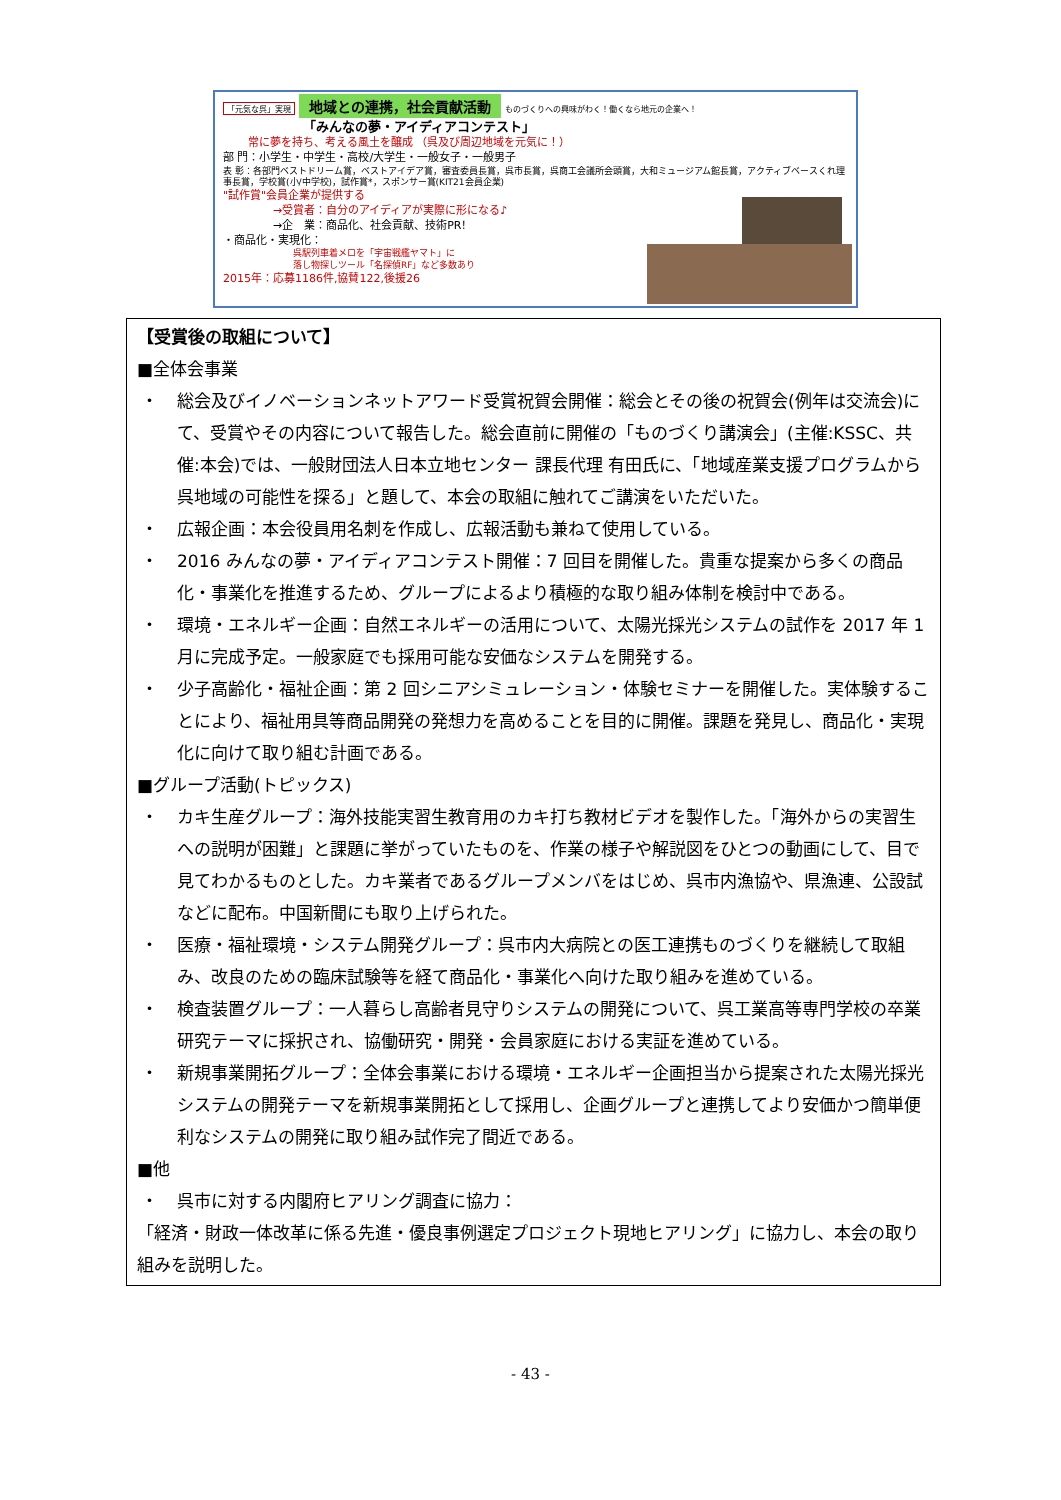「元気な呉」実現 地域との連携，社会貢献活動 ものづくりへの興味がわく！働くなら地元の企業へ！
「みんなの夢・アイディアコンテスト」
常に夢を持ち、考える風土を醸成 （呉及び周辺地域を元気に！）
部 門：小学生・中学生・高校/大学生・一般女子・一般男子
表 彰：各部門ベストドリーム賞，ベストアイデア賞，審査委員長賞，呉市長賞，呉商工会議所会頭賞，大和ミュージアム館長賞，アクティブベースくれ理事長賞，学校賞(小/中学校)，試作賞*，スポンサー賞(KIT21会員企業)
"試作賞"会員企業が提供する
→受賞者：自分のアイディアが実際に形になる♪
→企　業：商品化、社会貢献、技術PR！
・商品化・実現化：
呉駅列車着メロを「宇宙戦艦ヤマト」に
落し物探しツール「名探偵RF」など多数あり
2015年：応募1186件,協賛122,後援26
【受賞後の取組について】
■全体会事業
・ 総会及びイノベーションネットアワード受賞祝賀会開催：総会とその後の祝賀会(例年は交流会)にて、受賞やその内容について報告した。総会直前に開催の「ものづくり講演会」(主催:KSSC、共催:本会)では、一般財団法人日本立地センター 課長代理 有田氏に、「地域産業支援プログラムから呉地域の可能性を探る」と題して、本会の取組に触れてご講演をいただいた。
・ 広報企画：本会役員用名刺を作成し、広報活動も兼ねて使用している。
・ 2016 みんなの夢・アイディアコンテスト開催：7 回目を開催した。貴重な提案から多くの商品化・事業化を推進するため、グループによるより積極的な取り組み体制を検討中である。
・ 環境・エネルギー企画：自然エネルギーの活用について、太陽光採光システムの試作を 2017 年 1 月に完成予定。一般家庭でも採用可能な安価なシステムを開発する。
・ 少子高齢化・福祉企画：第 2 回シニアシミュレーション・体験セミナーを開催した。実体験することにより、福祉用具等商品開発の発想力を高めることを目的に開催。課題を発見し、商品化・実現化に向けて取り組む計画である。
■グループ活動(トピックス)
・ カキ生産グループ：海外技能実習生教育用のカキ打ち教材ビデオを製作した。「海外からの実習生への説明が困難」と課題に挙がっていたものを、作業の様子や解説図をひとつの動画にして、目で見てわかるものとした。カキ業者であるグループメンバをはじめ、呉市内漁協や、県漁連、公設試などに配布。中国新聞にも取り上げられた。
・ 医療・福祉環境・システム開発グループ：呉市内大病院との医工連携ものづくりを継続して取組み、改良のための臨床試験等を経て商品化・事業化へ向けた取り組みを進めている。
・ 検査装置グループ：一人暮らし高齢者見守りシステムの開発について、呉工業高等専門学校の卒業研究テーマに採択され、協働研究・開発・会員家庭における実証を進めている。
・ 新規事業開拓グループ：全体会事業における環境・エネルギー企画担当から提案された太陽光採光システムの開発テーマを新規事業開拓として採用し、企画グループと連携してより安価かつ簡単便利なシステムの開発に取り組み試作完了間近である。
■他
・ 呉市に対する内閣府ヒアリング調査に協力：
「経済・財政一体改革に係る先進・優良事例選定プロジェクト現地ヒアリング」に協力し、本会の取り組みを説明した。
- 43 -